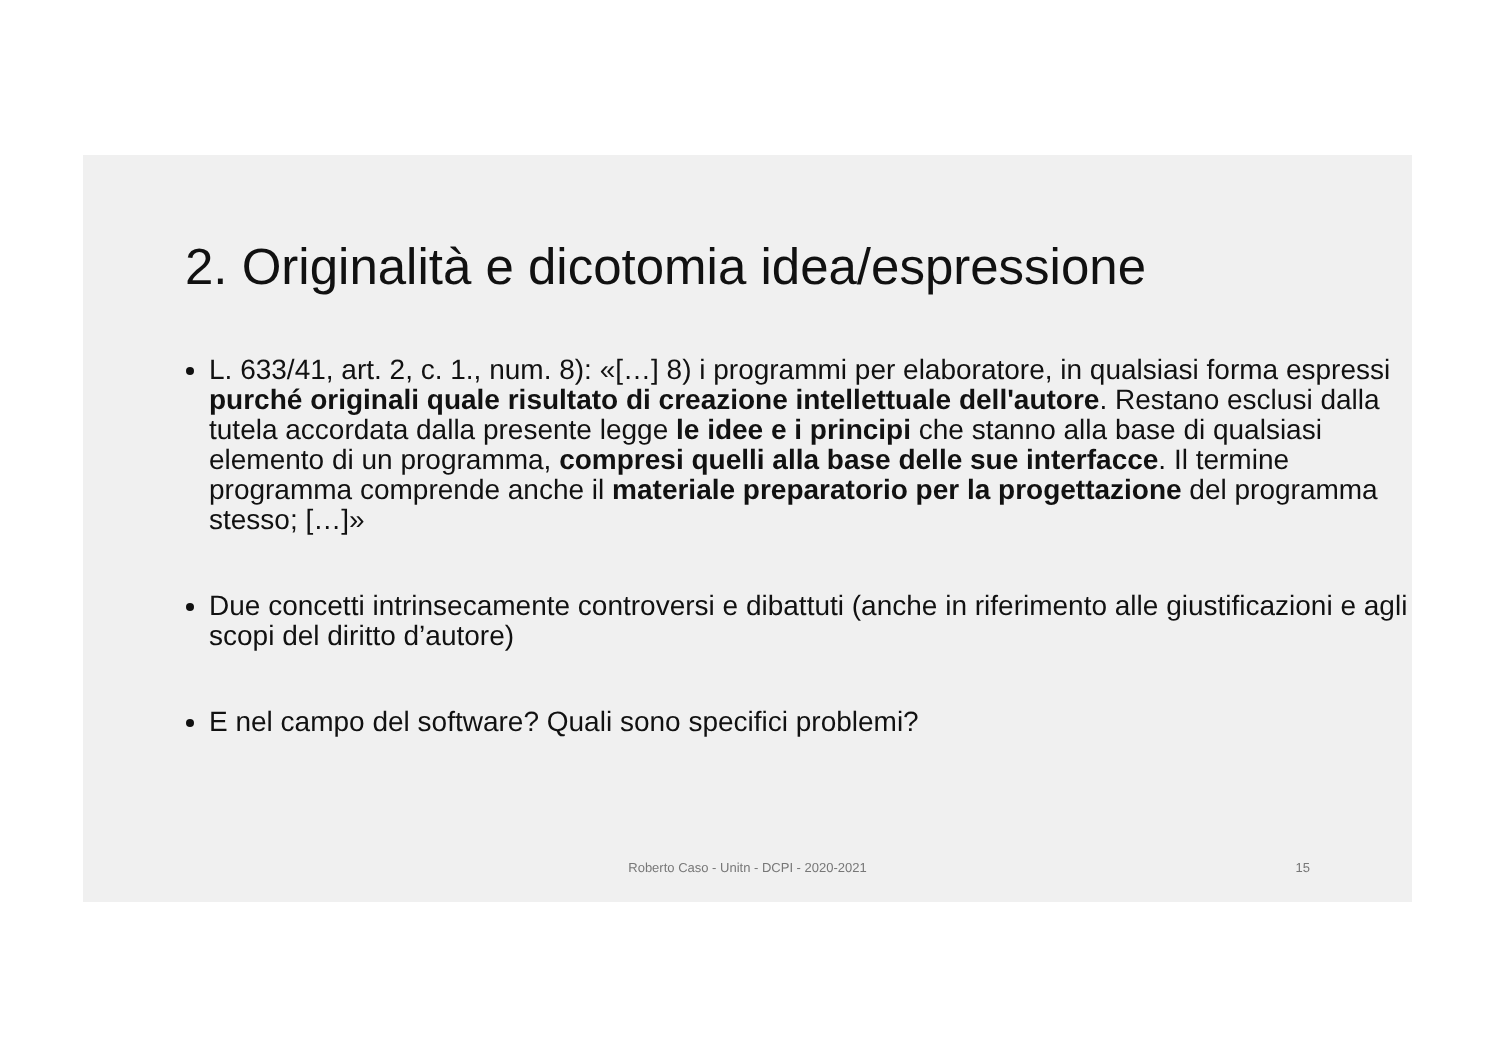2. Originalità e dicotomia idea/espressione
L. 633/41, art. 2, c. 1., num. 8): «[…] 8) i programmi per elaboratore, in qualsiasi forma espressi purché originali quale risultato di creazione intellettuale dell'autore. Restano esclusi dalla tutela accordata dalla presente legge le idee e i principi che stanno alla base di qualsiasi elemento di un programma, compresi quelli alla base delle sue interfacce. Il termine programma comprende anche il materiale preparatorio per la progettazione del programma stesso; […]»
Due concetti intrinsecamente controversi e dibattuti (anche in riferimento alle giustificazioni e agli scopi del diritto d’autore)
E nel campo del software? Quali sono specifici problemi?
Roberto Caso - Unitn - DCPI - 2020-2021
15